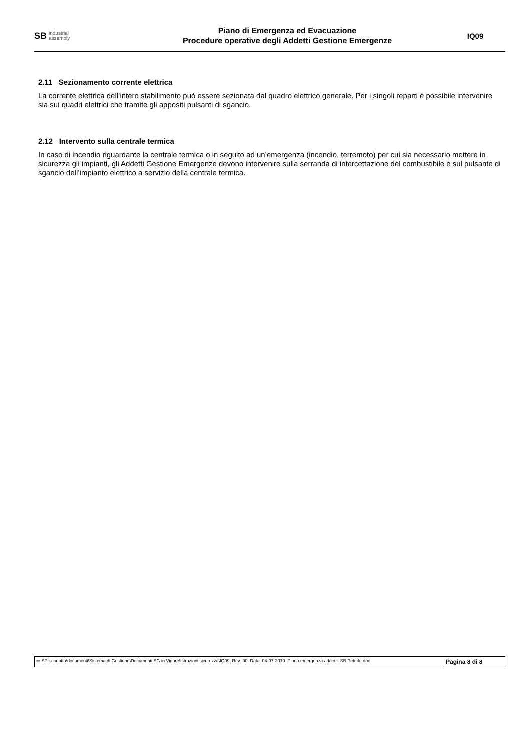SB industrial
assembly
Piano di Emergenza ed Evacuazione
Procedure operative degli Addetti Gestione Emergenze
IQ09
2.11 Sezionamento corrente elettrica
La corrente elettrica dell’intero stabilimento può essere sezionata dal quadro elettrico generale. Per i singoli reparti è possibile intervenire sia sui quadri elettrici che tramite gli appositi pulsanti di sgancio.
2.12 Intervento sulla centrale termica
In caso di incendio riguardante la centrale termica o in seguito ad un’emergenza (incendio, terremoto) per cui sia necessario mettere in sicurezza gli impianti, gli Addetti Gestione Emergenze devono intervenire sulla serranda di intercettazione del combustibile e sul pulsante di sgancio dell’impianto elettrico a servizio della centrale termica.
| ▭ \\Pc-carlotta\documenti\Sistema di Gestione\Documenti SG in Vigore\Istruzioni sicurezza\IQ09_Rev_00_Data_04-07-2010_Piano emergenza addetti_SB Peterle.doc | Pagina 8 di 8 |